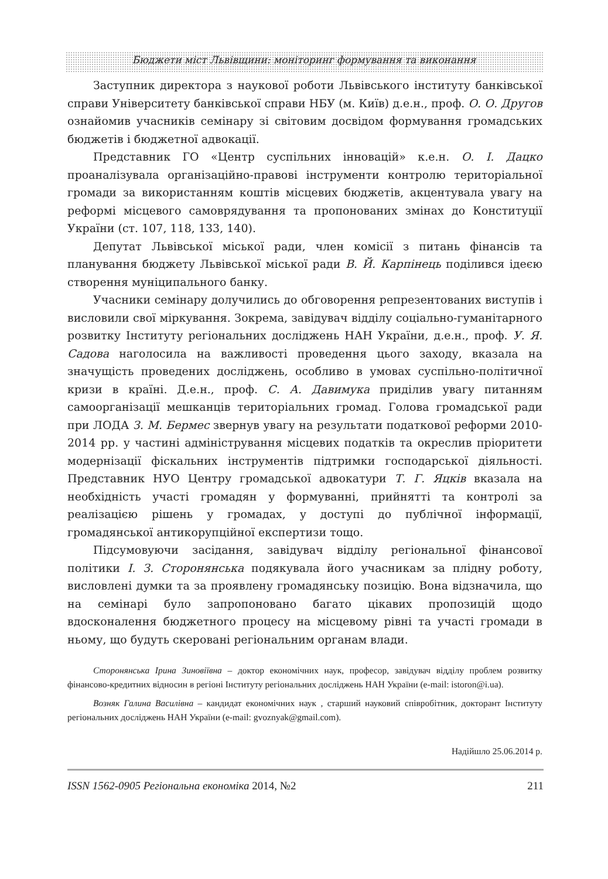Бюджети міст Львівщини: моніторинг формування та виконання
Заступник директора з наукової роботи Львівського інституту банківської справи Університету банківської справи НБУ (м. Київ) д.е.н., проф. О. О. Другов ознайомив учасників семінару зі світовим досвідом формування громадських бюджетів і бюджетної адвокації.
Представник ГО «Центр суспільних інновацій» к.е.н. О. І. Дацко проаналізувала організаційно-правові інструменти контролю територіальної громади за використанням коштів місцевих бюджетів, акцентувала увагу на реформі місцевого самоврядування та пропонованих змінах до Конституції України (ст. 107, 118, 133, 140).
Депутат Львівської міської ради, член комісії з питань фінансів та планування бюджету Львівської міської ради В. Й. Карпінець поділився ідеєю створення муніципального банку.
Учасники семінару долучились до обговорення репрезентованих виступів і висловили свої міркування. Зокрема, завідувач відділу соціально-гуманітарного розвитку Інституту регіональних досліджень НАН України, д.е.н., проф. У. Я. Садова наголосила на важливості проведення цього заходу, вказала на значущість проведених досліджень, особливо в умовах суспільно-політичної кризи в країні. Д.е.н., проф. С. А. Давимука приділив увагу питанням самоорганізації мешканців територіальних громад. Голова громадської ради при ЛОДА З. М. Бермес звернув увагу на результати податкової реформи 2010-2014 рр. у частині адміністрування місцевих податків та окреслив пріоритети модернізації фіскальних інструментів підтримки господарської діяльності. Представник НУО Центру громадської адвокатури Т. Г. Яцків вказала на необхідність участі громадян у формуванні, прийнятті та контролі за реалізацією рішень у громадах, у доступі до публічної інформації, громадянської антикорупційної експертизи тощо.
Підсумовуючи засідання, завідувач відділу регіональної фінансової політики І. З. Сторонянська подякувала його учасникам за плідну роботу, висловлені думки та за проявлену громадянську позицію. Вона відзначила, що на семінарі було запропоновано багато цікавих пропозицій щодо вдосконалення бюджетного процесу на місцевому рівні та участі громади в ньому, що будуть скеровані регіональним органам влади.
Сторонянська Ірина Зиновіївна – доктор економічних наук, професор, завідувач відділу проблем розвитку фінансово-кредитних відносин в регіоні Інституту регіональних досліджень НАН України (e-mail: istoron@i.ua).
Возняк Галина Василівна – кандидат економічних наук , старший науковий співробітник, докторант Інституту регіональних досліджень НАН України (e-mail: gvoznyak@gmail.com).
Надійшло 25.06.2014 р.
ISSN 1562-0905 Регіональна економіка 2014, №2 211